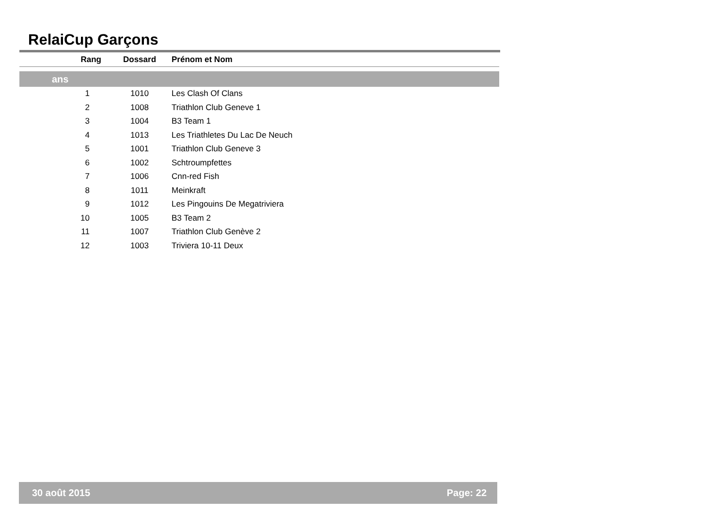RelaiCup Garçons
| Rang | Dossard | Prénom et Nom |
| --- | --- | --- |
| ans | | |
| 1 | 1010 | Les Clash Of Clans |
| 2 | 1008 | Triathlon Club Geneve 1 |
| 3 | 1004 | B3 Team 1 |
| 4 | 1013 | Les Triathletes Du Lac De Neuch |
| 5 | 1001 | Triathlon Club Geneve 3 |
| 6 | 1002 | Schtroumpfettes |
| 7 | 1006 | Cnn-red Fish |
| 8 | 1011 | Meinkraft |
| 9 | 1012 | Les Pingouins De Megatriviera |
| 10 | 1005 | B3 Team 2 |
| 11 | 1007 | Triathlon Club Genève 2 |
| 12 | 1003 | Triviera 10-11 Deux |
30 août 2015 Page: 22